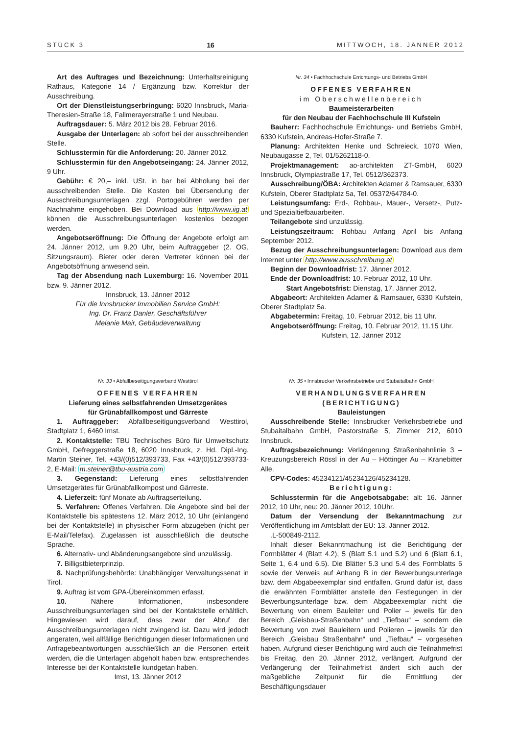STÜCK 3 16 MITTWOCH, 18. JÄNNER 2012
Art des Auftrages und Bezeichnung: Unterhaltsreinigung Rathaus, Kategorie 14 / Ergänzung bzw. Korrektur der Ausschreibung.
Ort der Dienstleistungserbringung: 6020 Innsbruck, Maria-Theresien-Straße 18, Fallmerayerstraße 1 und Neubau.
Auftragsdauer: 5. März 2012 bis 28. Februar 2016.
Ausgabe der Unterlagen: ab sofort bei der ausschreibenden Stelle.
Schlusstermin für die Anforderung: 20. Jänner 2012.
Schlusstermin für den Angebotseingang: 24. Jänner 2012, 9 Uhr.
Gebühr: € 20,– inkl. USt. in bar bei Abholung bei der ausschreibenden Stelle. Die Kosten bei Übersendung der Ausschreibungsunterlagen zzgl. Portogebühren werden per Nachnahme eingehoben. Bei Download aus http://www.iig.at können die Ausschreibungsunterlagen kostenlos bezogen werden.
Angebotseröffnung: Die Öffnung der Angebote erfolgt am 24. Jänner 2012, um 9.20 Uhr, beim Auftraggeber (2. OG, Sitzungsraum). Bieter oder deren Vertreter können bei der Angebotsöffnung anwesend sein.
Tag der Absendung nach Luxemburg: 16. November 2011 bzw. 9. Jänner 2012.
Innsbruck, 13. Jänner 2012
Für die Innsbrucker Immobilien Service GmbH:
Ing. Dr. Franz Danler, Geschäftsführer
Melanie Mair, Gebäudeverwaltung
Nr. 33 • Abfallbeseitigungsverband Westtirol
OFFENES VERFAHREN
Lieferung eines selbstfahrenden Umsetzgerätes
für Grünabfallkompost und Gärreste
1. Auftraggeber: Abfallbeseitigungsverband Westtirol, Stadtplatz 1, 6460 Imst.
2. Kontaktstelle: TBU Technisches Büro für Umweltschutz GmbH, Defreggerstraße 18, 6020 Innsbruck, z. Hd. Dipl.-Ing. Martin Steiner, Tel. +43/(0)512/393733, Fax +43/(0)512/393733-2, E-Mail: m.steiner@tbu-austria.com
3. Gegenstand: Lieferung eines selbstfahrenden Umsetzgerätes für Grünabfallkompost und Gärreste.
4. Lieferzeit: fünf Monate ab Auftragserteilung.
5. Verfahren: Offenes Verfahren. Die Angebote sind bei der Kontaktstelle bis spätestens 12. März 2012, 10 Uhr (einlangend bei der Kontaktstelle) in physischer Form abzugeben (nicht per E-Mail/Telefax). Zugelassen ist ausschließlich die deutsche Sprache.
6. Alternativ- und Abänderungsangebote sind unzulässig.
7. Billigstbieterprinzip.
8. Nachprüfungsbehörde: Unabhängiger Verwaltungssenat in Tirol.
9. Auftrag ist vom GPA-Übereinkommen erfasst.
10. Nähere Informationen, insbesondere Ausschreibungsunterlagen sind bei der Kontaktstelle erhältlich. Hingewiesen wird darauf, dass zwar der Abruf der Ausschreibungsunterlagen nicht zwingend ist. Dazu wird jedoch angeraten, weil allfällige Berichtigungen dieser Informationen und Anfragebeantwortungen ausschließlich an die Personen erteilt werden, die die Unterlagen abgeholt haben bzw. entsprechendes Interesse bei der Kontaktstelle kundgetan haben.
Imst, 13. Jänner 2012
Nr. 34 • Fachhochschule Errichtungs- und Betriebs GmbH
OFFENES VERFAHREN
im Oberschwellenbereich
Baumeisterarbeiten
für den Neubau der Fachhochschule III Kufstein
Bauherr: Fachhochschule Errichtungs- und Betriebs GmbH, 6330 Kufstein, Andreas-Hofer-Straße 7.
Planung: Architekten Henke und Schreieck, 1070 Wien, Neubaugasse 2, Tel. 01/5262118-0.
Projektmanagement: ao-architekten ZT-GmbH, 6020 Innsbruck, Olympiastraße 17, Tel. 0512/362373.
Ausschreibung/ÖBA: Architekten Adamer & Ramsauer, 6330 Kufstein, Oberer Stadtplatz 5a, Tel. 05372/64784-0.
Leistungsumfang: Erd-, Rohbau-, Mauer-, Versetz-, Putz- und Spezialtiefbauarbeiten.
Teilangebote sind unzulässig.
Leistungszeitraum: Rohbau Anfang April bis Anfang September 2012.
Bezug der Ausschreibungsunterlagen: Download aus dem Internet unter http://www.ausschreibung.at
Beginn der Downloadfrist: 17. Jänner 2012.
Ende der Downloadfrist: 10. Februar 2012, 10 Uhr.
Start Angebotsfrist: Dienstag, 17. Jänner 2012.
Abgabeort: Architekten Adamer & Ramsauer, 6330 Kufstein, Oberer Stadtplatz 5a.
Abgabetermin: Freitag, 10. Februar 2012, bis 11 Uhr.
Angebotseröffnung: Freitag, 10. Februar 2012, 11.15 Uhr.
Kufstein, 12. Jänner 2012
Nr. 35 • Innsbrucker Verkehrsbetriebe und Stubaitalbahn GmbH
VERHANDLUNGSVERFAHREN
(BERICHTIGUNG)
Bauleistungen
Ausschreibende Stelle: Innsbrucker Verkehrsbetriebe und Stubaitalbahn GmbH, Pastorstraße 5, Zimmer 212, 6010 Innsbruck.
Auftragsbezeichnung: Verlängerung Straßenbahnlinie 3 – Kreuzungsbereich Rössl in der Au – Höttinger Au – Kranebitter Alle.
CPV-Codes: 45234121/45234126/45234128.
Berichtigung:
Schlusstermin für die Angebotsabgabe: alt: 16. Jänner 2012, 10 Uhr, neu: 20. Jänner 2012, 10Uhr.
Datum der Versendung der Bekanntmachung zur Veröffentlichung im Amtsblatt der EU: 13. Jänner 2012.
.L-500849-2112.
Inhalt dieser Bekanntmachung ist die Berichtigung der Formblätter 4 (Blatt 4.2), 5 (Blatt 5.1 und 5.2) und 6 (Blatt 6.1, Seite 1, 6.4 und 6.5). Die Blätter 5.3 und 5.4 des Formblatts 5 sowie der Verweis auf Anhang B in der Bewerbungsunterlage bzw. dem Abgabeexemplar sind entfallen. Grund dafür ist, dass die erwähnten Formblätter anstelle den Festlegungen in der Bewerbungsunterlage bzw. dem Abgabeexemplar nicht die Bewertung von einem Bauleiter und Polier – jeweils für den Bereich „Gleisbau-Straßenbahn“ und „Tiefbau“ – sondern die Bewertung von zwei Bauleitern und Polieren – jeweils für den Bereich „Gleisbau Straßenbahn“ und „Tiefbau“ – vorgesehen haben. Aufgrund dieser Berichtigung wird auch die Teilnahmefrist bis Freitag, den 20. Jänner 2012, verlängert. Aufgrund der Verlängerung der Teilnahmefrist ändert sich auch der maßgebliche Zeitpunkt für die Ermittlung der Beschäftigungsdauer